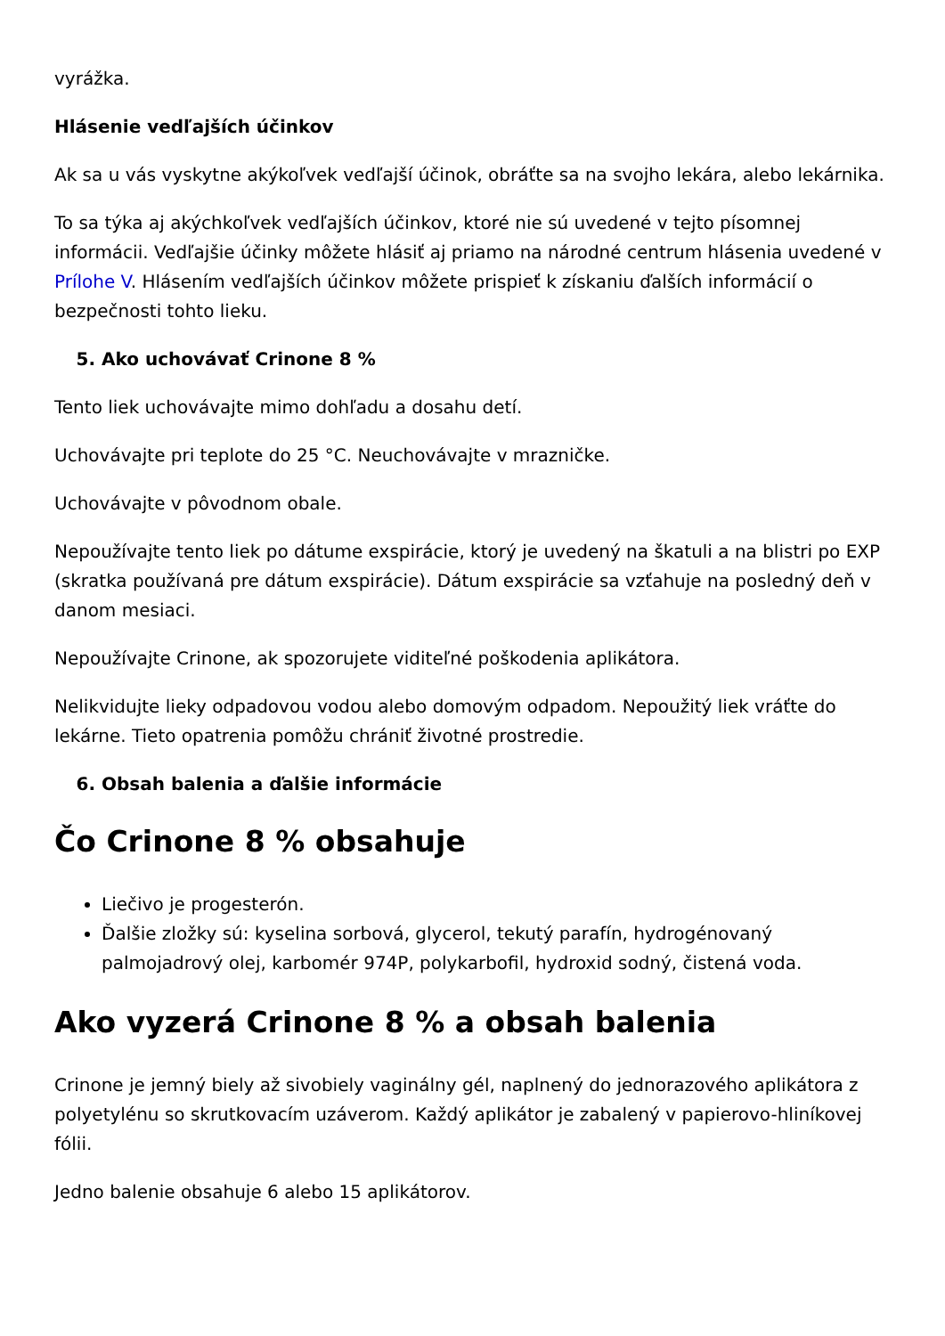vyrážka.
Hlásenie vedľajších účinkov
Ak sa u vás vyskytne akýkoľvek vedľajší účinok, obráťte sa na svojho lekára, alebo lekárnika.
To sa týka aj akýchkoľvek vedľajších účinkov, ktoré nie sú uvedené v tejto písomnej informácii. Vedľajšie účinky môžete hlásiť aj priamo na národné centrum hlásenia uvedené v Prílohe V. Hlásením vedľajších účinkov môžete prispieť k získaniu ďalších informácií o bezpečnosti tohto lieku.
5. Ako uchovávať Crinone 8 %
Tento liek uchovávajte mimo dohľadu a dosahu detí.
Uchovávajte pri teplote do 25 °C. Neuchovávajte v mrazničke.
Uchovávajte v pôvodnom obale.
Nepoužívajte tento liek po dátume exspirácie, ktorý je uvedený na škatuli a na blistri po EXP (skratka používaná pre dátum exspirácie). Dátum exspirácie sa vzťahuje na posledný deň v danom mesiaci.
Nepoužívajte Crinone, ak spozorujete viditeľné poškodenia aplikátora.
Nelikvidujte lieky odpadovou vodou alebo domovým odpadom. Nepoužitý liek vráťte do lekárne. Tieto opatrenia pomôžu chrániť životné prostredie.
6. Obsah balenia a ďalšie informácie
Čo Crinone 8 % obsahuje
Liečivo je progesterón.
Ďalšie zložky sú: kyselina sorbová, glycerol, tekutý parafín, hydrogénovaný palmojadrový olej, karbomér 974P, polykarbofil, hydroxid sodný, čistená voda.
Ako vyzerá Crinone 8 % a obsah balenia
Crinone je jemný biely až sivobiely vaginálny gél, naplnený do jednorazového aplikátora z polyetylénu so skrutkovacím uzáverom. Každý aplikátor je zabalený v papierovo-hliníkovej fólii.
Jedno balenie obsahuje 6 alebo 15 aplikátorov.